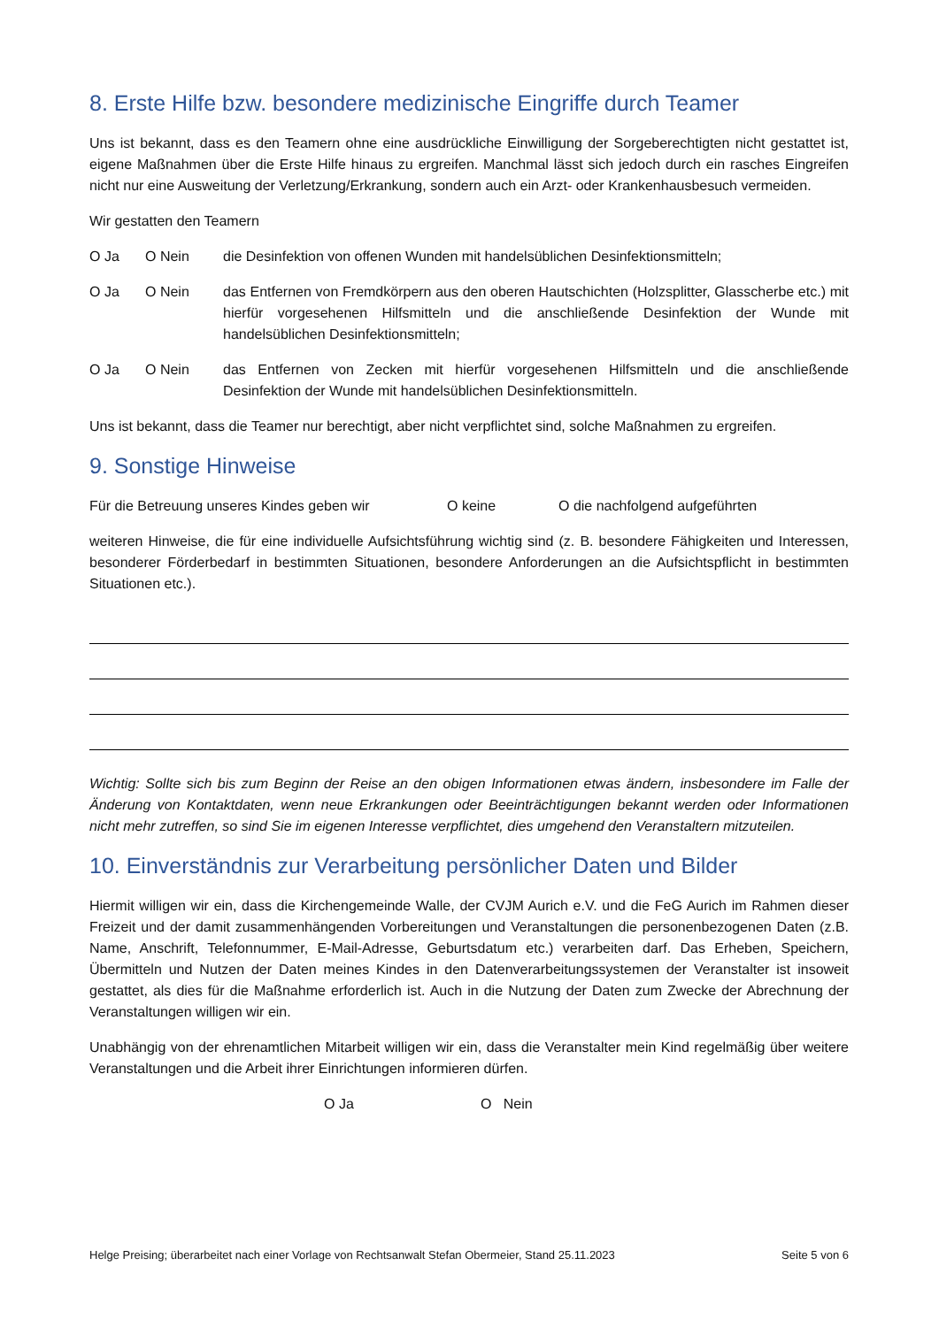8. Erste Hilfe bzw. besondere medizinische Eingriffe durch Teamer
Uns ist bekannt, dass es den Teamern ohne eine ausdrückliche Einwilligung der Sorgeberechtigten nicht gestattet ist, eigene Maßnahmen über die Erste Hilfe hinaus zu ergreifen. Manchmal lässt sich jedoch durch ein rasches Eingreifen nicht nur eine Ausweitung der Verletzung/Erkrankung, sondern auch ein Arzt- oder Krankenhausbesuch vermeiden.
Wir gestatten den Teamern
O Ja O Nein die Desinfektion von offenen Wunden mit handelsüblichen Desinfektionsmitteln;
O Ja O Nein das Entfernen von Fremdkörpern aus den oberen Hautschichten (Holzsplitter, Glasscherbe etc.) mit hierfür vorgesehenen Hilfsmitteln und die anschließende Desinfektion der Wunde mit handelsüblichen Desinfektionsmitteln;
O Ja O Nein das Entfernen von Zecken mit hierfür vorgesehenen Hilfsmitteln und die anschließende Desinfektion der Wunde mit handelsüblichen Desinfektionsmitteln.
Uns ist bekannt, dass die Teamer nur berechtigt, aber nicht verpflichtet sind, solche Maßnahmen zu ergreifen.
9. Sonstige Hinweise
Für die Betreuung unseres Kindes geben wir O keine O die nachfolgend aufgeführten
weiteren Hinweise, die für eine individuelle Aufsichtsführung wichtig sind (z. B. besondere Fähigkeiten und Interessen, besonderer Förderbedarf in bestimmten Situationen, besondere Anforderungen an die Aufsichtspflicht in bestimmten Situationen etc.).
Wichtig: Sollte sich bis zum Beginn der Reise an den obigen Informationen etwas ändern, insbesondere im Falle der Änderung von Kontaktdaten, wenn neue Erkrankungen oder Beeinträchtigungen bekannt werden oder Informationen nicht mehr zutreffen, so sind Sie im eigenen Interesse verpflichtet, dies umgehend den Veranstaltern mitzuteilen.
10. Einverständnis zur Verarbeitung persönlicher Daten und Bilder
Hiermit willigen wir ein, dass die Kirchengemeinde Walle, der CVJM Aurich e.V. und die FeG Aurich im Rahmen dieser Freizeit und der damit zusammenhängenden Vorbereitungen und Veranstaltungen die personenbezogenen Daten (z.B. Name, Anschrift, Telefonnummer, E-Mail-Adresse, Geburtsdatum etc.) verarbeiten darf. Das Erheben, Speichern, Übermitteln und Nutzen der Daten meines Kindes in den Datenverarbeitungssystemen der Veranstalter ist insoweit gestattet, als dies für die Maßnahme erforderlich ist. Auch in die Nutzung der Daten zum Zwecke der Abrechnung der Veranstaltungen willigen wir ein.
Unabhängig von der ehrenamtlichen Mitarbeit willigen wir ein, dass die Veranstalter mein Kind regelmäßig über weitere Veranstaltungen und die Arbeit ihrer Einrichtungen informieren dürfen.
O Ja O Nein
Helge Preising; überarbeitet nach einer Vorlage von Rechtsanwalt Stefan Obermeier, Stand 25.11.2023 Seite 5 von 6